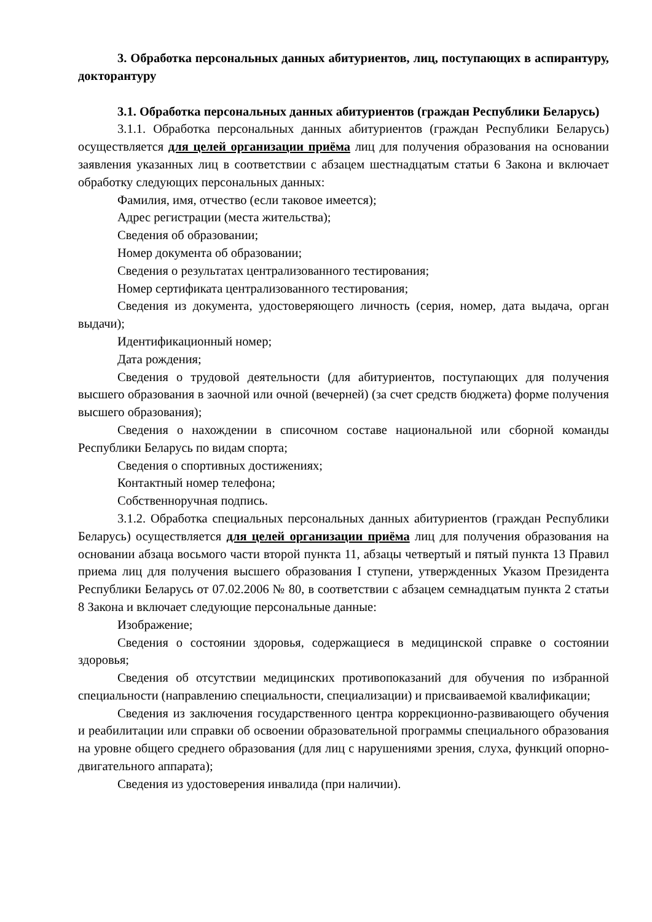3. Обработка персональных данных абитуриентов, лиц, поступающих в аспирантуру, докторантуру
3.1. Обработка персональных данных абитуриентов (граждан Республики Беларусь)
3.1.1. Обработка персональных данных абитуриентов (граждан Республики Беларусь) осуществляется для целей организации приёма лиц для получения образования на основании заявления указанных лиц в соответствии с абзацем шестнадцатым статьи 6 Закона и включает обработку следующих персональных данных:
Фамилия, имя, отчество (если таковое имеется);
Адрес регистрации (места жительства);
Сведения об образовании;
Номер документа об образовании;
Сведения о результатах централизованного тестирования;
Номер сертификата централизованного тестирования;
Сведения из документа, удостоверяющего личность (серия, номер, дата выдача, орган выдачи);
Идентификационный номер;
Дата рождения;
Сведения о трудовой деятельности (для абитуриентов, поступающих для получения высшего образования в заочной или очной (вечерней) (за счет средств бюджета) форме получения высшего образования);
Сведения о нахождении в списочном составе национальной или сборной команды Республики Беларусь по видам спорта;
Сведения о спортивных достижениях;
Контактный номер телефона;
Собственноручная подпись.
3.1.2. Обработка специальных персональных данных абитуриентов (граждан Республики Беларусь) осуществляется для целей организации приёма лиц для получения образования на основании абзаца восьмого части второй пункта 11, абзацы четвертый и пятый пункта 13 Правил приема лиц для получения высшего образования I ступени, утвержденных Указом Президента Республики Беларусь от 07.02.2006 № 80, в соответствии с абзацем семнадцатым пункта 2 статьи 8 Закона и включает следующие персональные данные:
Изображение;
Сведения о состоянии здоровья, содержащиеся в медицинской справке о состоянии здоровья;
Сведения об отсутствии медицинских противопоказаний для обучения по избранной специальности (направлению специальности, специализации) и присваиваемой квалификации;
Сведения из заключения государственного центра коррекционно-развивающего обучения и реабилитации или справки об освоении образовательной программы специального образования на уровне общего среднего образования (для лиц с нарушениями зрения, слуха, функций опорно-двигательного аппарата);
Сведения из удостоверения инвалида (при наличии).